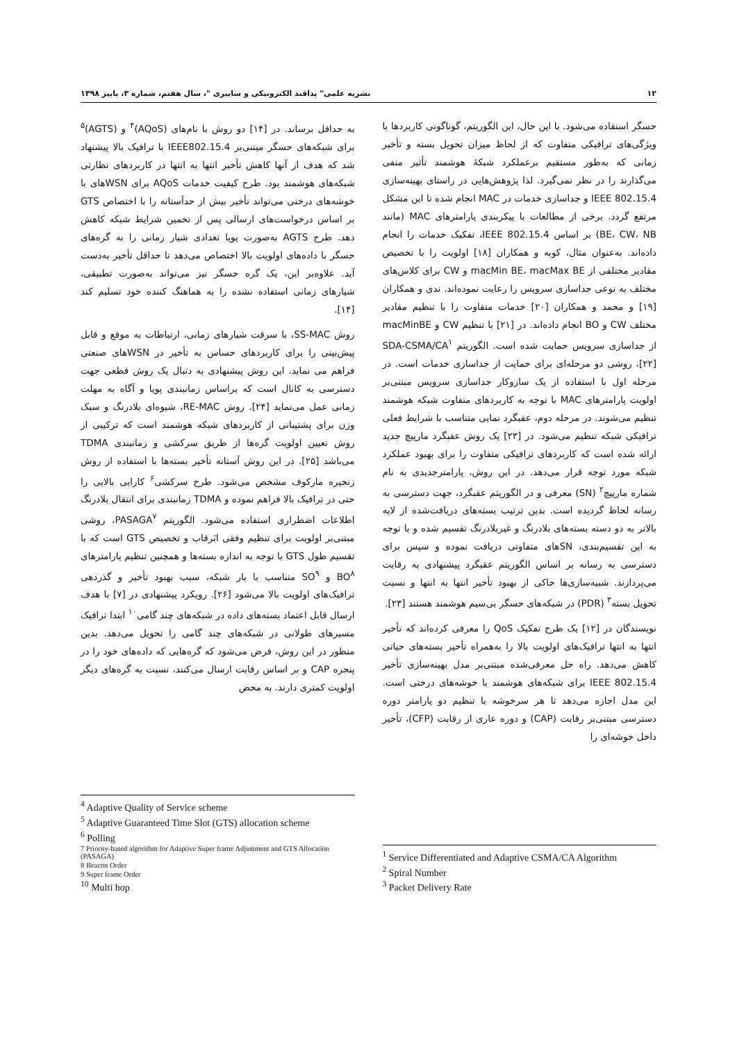۱۲ نشریه علمی" پدافند الکترونیکی و سایبری "، سال هفتم، شماره ۳، پاییز ۱۳۹۸
حسگر استفاده می‌شود. با این حال، این الگوریتم، گوناگونی کاربردها با ویژگی‌های ترافیکی متفاوت که از لحاظ میزان تحویل بسته و تأخیر زمانی که به‌طور مستقیم برعملکرد شبکهٔ هوشمند تأثیر منفی می‌گذارند را در نظر نمی‌گیرد. لذا پژوهش‌هایی در راستای بهینه‌سازی IEEE 802.15.4 و جداسازی خدمات در MAC انجام شده تا این مشکل مرتفع گردد. برخی از مطالعات با پیکربندی پارامترهای MAC (مانند BE، CW، NB) بر اساس IEEE 802.15.4، تفکیک خدمات را انجام داده‌اند. به‌عنوان مثال، کوبه و همکاران [۱۸] اولویت را با تخصیص مقادیر مختلفی از macMin BE، macMax BE و CW برای کلاس‌های مختلف به نوعی جداسازی سرویس را رعایت نموده‌اند. ندی و همکاران [۱۹] و محمد و همکاران [۲۰] خدمات متفاوت را با تنظیم مقادیر مختلف CW و BO انجام داده‌اند. در [۲۱] با تنظیم CW و macMinBE از جداسازی سرویس حمایت شده است. الگوریتم SDA-CSMA/CA<sup>۱</sup> [۲۲]، روشی دو مرحله‌ای برای حمایت از جداسازی خدمات است. در مرحله اول با استفاده از یک سازوکار جداسازی سرویس مبتنی‌بر اولویت پارامترهای MAC با توجه به کاربردهای متفاوت شبکه هوشمند تنظیم می‌شوند. در مرحله دوم، عقبگرد نمایی متناسب با شرایط فعلی ترافیکی شبکه تنظیم می‌شود. در [۲۳] یک روش عقبگرد مارپیچ جدید ارائه شده است که کاربردهای ترافیکی متفاوت را برای بهبود عملکرد شبکه مورد توجه قرار می‌دهد. در این روش، پارامترجدیدی به نام شماره مارپیچ<sup>۲</sup> (SN) معرفی و در الگوریتم عقبگرد، جهت دسترسی به رسانه لحاظ گردیده است. بدین ترتیب بسته‌های دریافت‌شده از لایه بالاتر به دو دسته بسته‌های بلادرنگ و غیربلادرنگ تقسیم شده و با توجه به این تقسیم‌بندی، SNهای متفاوتی دریافت نموده و سپس برای دسترسی به رسانه بر اساس الگوریتم عقبگرد پیشنهادی به رقابت می‌پردازند. شبیه‌سازی‌ها حاکی از بهبود تأخیر انتها به انتها و نسبت تحویل بسته<sup>۳</sup> (PDR) در شبکه‌های حسگر بی‌سیم هوشمند هستند [۲۳].
نویسندگان در [۱۲] یک طرح تفکیک QoS را معرفی کرده‌اند که تأخیر انتها به انتها ترافیک‌های اولویت بالا را به‌همراه تأخیر بسته‌های حیاتی کاهش می‌دهد. راه حل معرفی‌شده مبتنی‌بر مدل بهینه‌سازی تأخیر IEEE 802.15.4 برای شبکه‌های هوشمند با خوشه‌های درختی است. این مدل اجازه می‌دهد تا هر سرخوشه با تنظیم دو پارامتر دوره دسترسی مبتنی‌بر رقابت (CAP) و دوره عاری از رقابت (CFP)، تأخیر داخل خوشه‌ای را
<sup>1</sup> Service Differentiated and Adaptive CSMA/CA Algorithm
<sup>2</sup> Spiral Number
<sup>3</sup> Packet Delivery Rate
به حداقل برساند. در [۱۴] دو روش با نام‌های (AQoS)<sup>۴</sup> و (AGTS)<sup>۵</sup> برای شبکه‌های حسگر مبتنی‌بر IEEE802.15.4 با ترافیک بالا پیشنهاد شد که هدف از آنها کاهش تأخیر انتها به انتها در کاربردهای نظارتی شبکه‌های هوشمند بود. طرح کیفیت خدمات AQoS برای WSNهای با خوشه‌های درختی می‌تواند تأخیر بیش از حدآستانه را با اختصاص GTS بر اساس درخواست‌های ارسالی پس از تخمین شرایط شبکه کاهش دهد. طرح AGTS به‌صورت پویا تعدادی شیار زمانی را به گره‌های حسگر با داده‌های اولویت بالا اختصاص می‌دهد تا حداقل تأخیر به‌دست آید. علاوه‌بر این، یک گره حسگر نیز می‌تواند به‌صورت تطبیقی، شیارهای زمانی استفاده نشده را به هماهنگ کننده خود تسلیم کند [۱۴].
روش SS-MAC، با سرقت شیارهای زمانی، ارتباطات به موقع و قابل پیش‌بینی را برای کاربردهای حساس به تأخیر در WSNهای صنعتی فراهم می نماید. این روش پیشنهادی به دنبال یک روش قطعی جهت دسترسی به کانال است که براساس زمانبندی پویا و آگاه به مهلت زمانی عمل می‌نماید [۲۴]. روش RE-MAC، شیوه‌ای بلادرنگ و سبک وزن برای پشتیبانی از کاربردهای شبکه هوشمند است که ترکیبی از روش تعیین اولویت گره‌ها از طریق سرکشی و زمانبندی TDMA می‌باشد [۲۵]. در این روش آستانه تأخیر بسته‌ها با استفاده از روش زنجیره مارکوف مشخص می‌شود. طرح سرکشی<sup>۶</sup> کارایی بالایی را حتی در ترافیک بالا فراهم نموده و TDMA زمانبندی برای انتقال بلادرنگ اطلاعات اضطراری استفاده می‌شود. الگوریتم PASAGA<sup>۷</sup>، روشی مبتنی‌بر اولویت برای تنظیم وفقی ابَرقاب و تخصیص GTS است که با تقسیم طول GTS با توجه به اندازه بسته‌ها و همچنین تنظیم پارامترهای BO<sup>۸</sup> و SO<sup>۹</sup> متناسب با بار شبکه، سبب بهبود تأخیر و گذردهی ترافیک‌های اولویت بالا می‌شود [۲۶]. رویکرد پیشنهادی در [۷] با هدف ارسال قابل اعتماد بسته‌های داده در شبکه‌های چند گامی<sup>۱۰</sup> ابتدا ترافیک مسیرهای طولانی در شبکه‌های چند گامی را تحویل می‌دهد. بدین منظور در این روش، فرض می‌شود که گره‌هایی که داده‌های خود را در پنجره CAP و بر اساس رقابت ارسال می‌کنند، نسبت به گره‌های دیگر اولویت کمتری دارند. به محض
<sup>4</sup> Adaptive Quality of Service scheme
<sup>5</sup> Adaptive Guaranteed Time Slot (GTS) allocation scheme
<sup>6</sup> Polling
7 Priority-based algorithm for Adaptive Super frame Adjustment and GTS Allocation (PASAGA)
8 Beacon Order
9 Super frame Order
<sup>10</sup> Multi hop